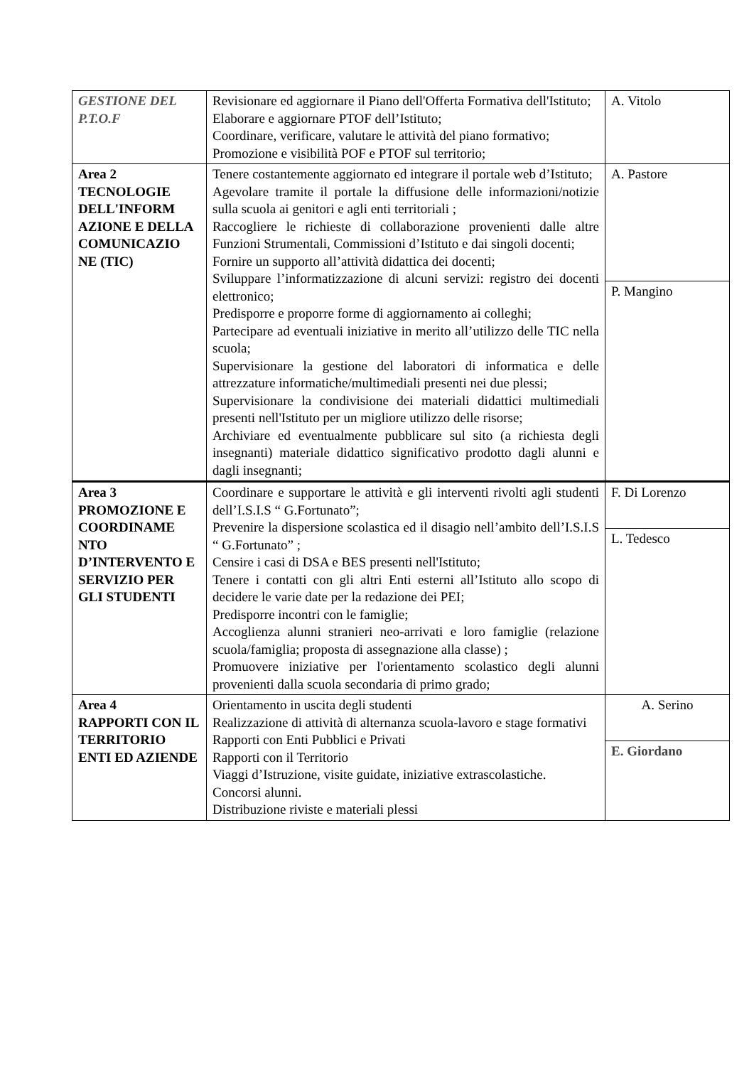| GESTIONE DEL P.T.O.F | Revisionare ed aggiornare il Piano dell'Offerta Formativa dell'Istituto; Elaborare e aggiornare PTOF dell’Istituto; Coordinare, verificare, valutare le attività del piano formativo; Promozione e visibilità POF e PTOF sul territorio; | A. Vitolo |
| Area 2 TECNOLOGIE DELL'INFORM AZIONE E DELLA COMUNICAZIO NE (TIC) | Tenere costantemente aggiornato ed integrare il portale web d’Istituto; Agevolare tramite il portale la diffusione delle informazioni/notizie sulla scuola ai genitori e agli enti territoriali ; Raccogliere le richieste di collaborazione provenienti dalle altre Funzioni Strumentali, Commissioni d’Istituto e dai singoli docenti; Fornire un supporto all’attività didattica dei docenti; Sviluppare l’informatizzazione di alcuni servizi: registro dei docenti elettronico; Predisporre e proporre forme di aggiornamento ai colleghi; Partecipare ad eventuali iniziative in merito all’utilizzo delle TIC nella scuola; Supervisionare la gestione del laboratori di informatica e delle attrezzature informatiche/multimediali presenti nei due plessi; Supervisionare la condivisione dei materiali didattici multimediali presenti nell'Istituto per un migliore utilizzo delle risorse; Archiviare ed eventualmente pubblicare sul sito (a richiesta degli insegnanti) materiale didattico significativo prodotto dagli alunni e dagli insegnanti; | A. Pastore P. Mangino |
| Area 3 PROMOZIONE E COORDINAME NTO D’INTERVENTO E SERVIZIO PER GLI STUDENTI | Coordinare e supportare le attività e gli interventi rivolti agli studenti dell’I.S.I.S “ G.Fortunato”; Prevenire la dispersione scolastica ed il disagio nell’ambito dell’I.S.I.S “ G.Fortunato” ; Censire i casi di DSA e BES presenti nell'Istituto; Tenere i contatti con gli altri Enti esterni all’Istituto allo scopo di decidere le varie date per la redazione dei PEI; Predisporre incontri con le famiglie; Accoglienza alunni stranieri neo-arrivati e loro famiglie (relazione scuola/famiglia; proposta di assegnazione alla classe) ; Promuovere iniziative per l'orientamento scolastico degli alunni provenienti dalla scuola secondaria di primo grado; | F. Di Lorenzo L. Tedesco |
| Area 4 RAPPORTI CON IL TERRITORIO ENTI ED AZIENDE | Orientamento in uscita degli studenti Realizzazione di attività di alternanza scuola-lavoro e stage formativi Rapporti con Enti Pubblici e Privati Rapporti con il Territorio Viaggi d’Istruzione, visite guidate, iniziative extrascolastiche. Concorsi alunni. Distribuzione riviste e materiali plessi | A. Serino E. Giordano |